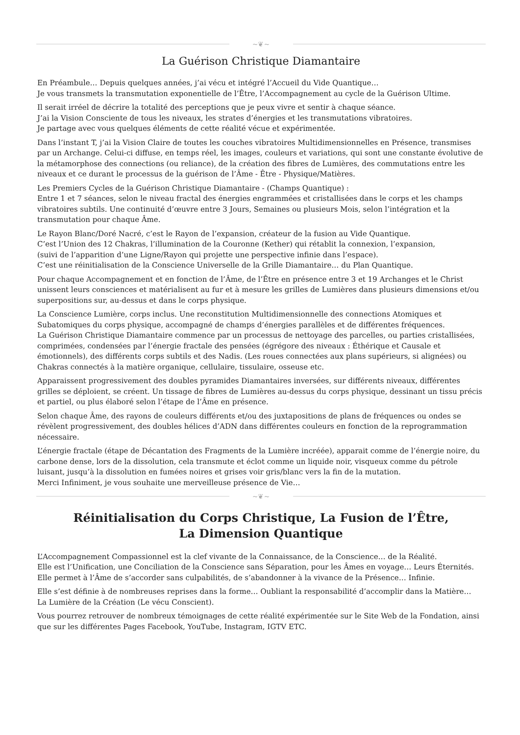~❦~
La Guérison Christique Diamantaire
En Préambule… Depuis quelques années, j’ai vécu et intégré l’Accueil du Vide Quantique…
Je vous transmets la transmutation exponentielle de l’Être, l’Accompagnement au cycle de la Guérison Ultime.
Il serait irréel de décrire la totalité des perceptions que je peux vivre et sentir à chaque séance.
J’ai la Vision Consciente de tous les niveaux, les strates d’énergies et les transmutations vibratoires.
Je partage avec vous quelques éléments de cette réalité vécue et expérimentée.
Dans l’instant T, j’ai la Vision Claire de toutes les couches vibratoires Multidimensionnelles en Présence, transmises par un Archange. Celui-ci diffuse, en temps réel, les images, couleurs et variations, qui sont une constante évolutive de la métamorphose des connections (ou reliance), de la création des fibres de Lumières, des commutations entre les niveaux et ce durant le processus de la guérison de l’Âme - Être - Physique/Matières.
Les Premiers Cycles de la Guérison Christique Diamantaire - (Champs Quantique) :
Entre 1 et 7 séances, selon le niveau fractal des énergies engrammées et cristallisées dans le corps et les champs vibratoires subtils. Une continuité d’œuvre entre 3 Jours, Semaines ou plusieurs Mois, selon l’intégration et la transmutation pour chaque Âme.
Le Rayon Blanc/Doré Nacré, c’est le Rayon de l’expansion, créateur de la fusion au Vide Quantique.
C’est l’Union des 12 Chakras, l’illumination de la Couronne (Kether) qui rétablit la connexion, l’expansion,
(suivi de l’apparition d’une Ligne/Rayon qui projette une perspective infinie dans l’espace).
C’est une réinitialisation de la Conscience Universelle de la Grille Diamantaire… du Plan Quantique.
Pour chaque Accompagnement et en fonction de l’Âme, de l’Être en présence entre 3 et 19 Archanges et le Christ unissent leurs consciences et matérialisent au fur et à mesure les grilles de Lumières dans plusieurs dimensions et/ou superpositions sur, au-dessus et dans le corps physique.
La Conscience Lumière, corps inclus. Une reconstitution Multidimensionnelle des connections Atomiques et Subatomiques du corps physique, accompagné de champs d’énergies parallèles et de différentes fréquences.
La Guérison Christique Diamantaire commence par un processus de nettoyage des parcelles, ou parties cristallisées, comprimées, condensées par l’énergie fractale des pensées (égrégore des niveaux : Éthérique et Causale et émotionnels), des différents corps subtils et des Nadis. (Les roues connectées aux plans supérieurs, si alignées) ou Chakras connectés à la matière organique, cellulaire, tissulaire, osseuse etc.
Apparaissent progressivement des doubles pyramides Diamantaires inversées, sur différents niveaux, différentes grilles se déploient, se créent. Un tissage de fibres de Lumières au-dessus du corps physique, dessinant un tissu précis et partiel, ou plus élaboré selon l’étape de l’Âme en présence.
Selon chaque Âme, des rayons de couleurs différents et/ou des juxtapositions de plans de fréquences ou ondes se révèlent progressivement, des doubles hélices d’ADN dans différentes couleurs en fonction de la reprogrammation nécessaire.
L’énergie fractale (étape de Décantation des Fragments de la Lumière incréée), apparait comme de l’énergie noire, du carbone dense, lors de la dissolution, cela transmute et éclot comme un liquide noir, visqueux comme du pétrole luisant, jusqu’à la dissolution en fumées noires et grises voir gris/blanc vers la fin de la mutation.
Merci Infiniment, je vous souhaite une merveilleuse présence de Vie…
~❦~
Réinitialisation du Corps Christique, La Fusion de l’Être,
La Dimension Quantique
L’Accompagnement Compassionnel est la clef vivante de la Connaissance, de la Conscience… de la Réalité.
Elle est l’Unification, une Conciliation de la Conscience sans Séparation, pour les Âmes en voyage… Leurs Éternités.
Elle permet à l’Âme de s’accorder sans culpabilités, de s’abandonner à la vivance de la Présence… Infinie.
Elle s’est définie à de nombreuses reprises dans la forme… Oubliant la responsabilité d’accomplir dans la Matière…
La Lumière de la Création (Le vécu Conscient).
Vous pourrez retrouver de nombreux témoignages de cette réalité expérimentée sur le Site Web de la Fondation, ainsi que sur les différentes Pages Facebook, YouTube, Instagram, IGTV ETC.